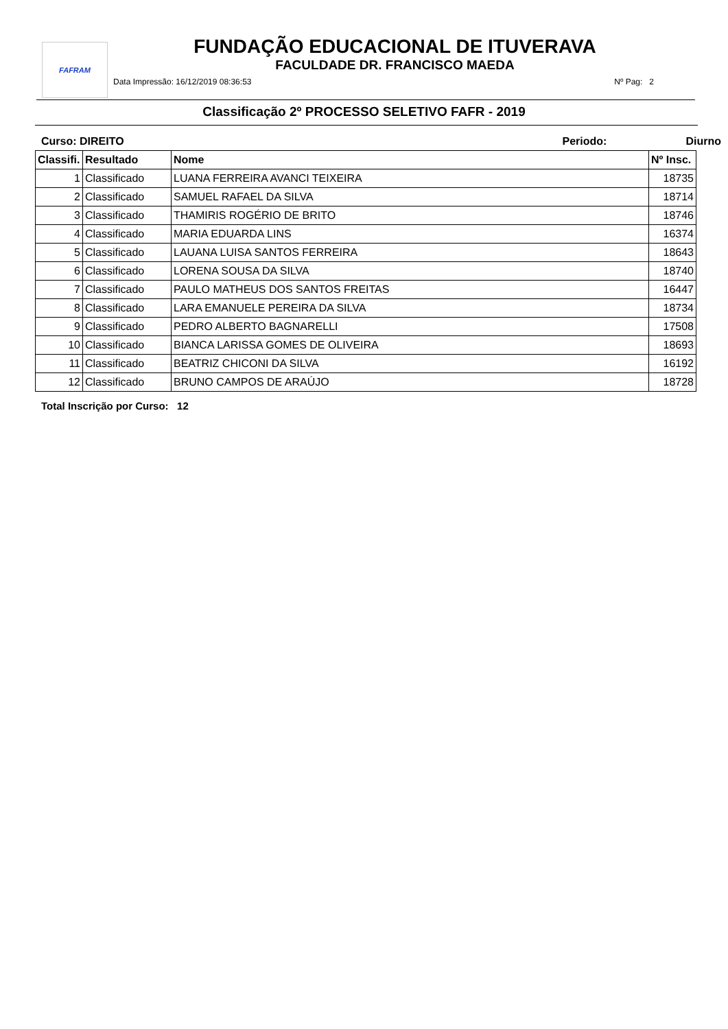FAFRAM
FUNDAÇÃO EDUCACIONAL DE ITUVERAVA
FACULDADE DR. FRANCISCO MAEDA
Data Impressão: 16/12/2019 08:36:53 Nº Pag: 2
Classificação 2º PROCESSO SELETIVO FAFR - 2019
Curso: DIREITO Periodo: Diurno
| Classifi. | Resultado | Nome | Nº Insc. |
| --- | --- | --- | --- |
| 1 | Classificado | LUANA FERREIRA AVANCI TEIXEIRA | 18735 |
| 2 | Classificado | SAMUEL RAFAEL DA SILVA | 18714 |
| 3 | Classificado | THAMIRIS ROGÉRIO DE BRITO | 18746 |
| 4 | Classificado | MARIA EDUARDA LINS | 16374 |
| 5 | Classificado | LAUANA LUISA SANTOS FERREIRA | 18643 |
| 6 | Classificado | LORENA SOUSA DA SILVA | 18740 |
| 7 | Classificado | PAULO MATHEUS DOS SANTOS FREITAS | 16447 |
| 8 | Classificado | LARA EMANUELE PEREIRA DA SILVA | 18734 |
| 9 | Classificado | PEDRO ALBERTO BAGNARELLI | 17508 |
| 10 | Classificado | BIANCA LARISSA GOMES DE OLIVEIRA | 18693 |
| 11 | Classificado | BEATRIZ CHICONI DA SILVA | 16192 |
| 12 | Classificado | BRUNO CAMPOS DE ARAÚJO | 18728 |
Total Inscrição por Curso: 12